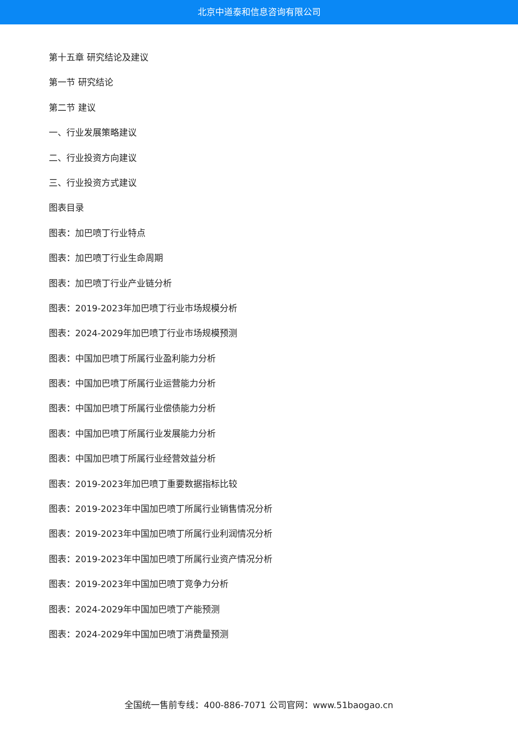北京中道泰和信息咨询有限公司
第十五章 研究结论及建议
第一节 研究结论
第二节 建议
一、行业发展策略建议
二、行业投资方向建议
三、行业投资方式建议
图表目录
图表：加巴喷丁行业特点
图表：加巴喷丁行业生命周期
图表：加巴喷丁行业产业链分析
图表：2019-2023年加巴喷丁行业市场规模分析
图表：2024-2029年加巴喷丁行业市场规模预测
图表：中国加巴喷丁所属行业盈利能力分析
图表：中国加巴喷丁所属行业运营能力分析
图表：中国加巴喷丁所属行业偿债能力分析
图表：中国加巴喷丁所属行业发展能力分析
图表：中国加巴喷丁所属行业经营效益分析
图表：2019-2023年加巴喷丁重要数据指标比较
图表：2019-2023年中国加巴喷丁所属行业销售情况分析
图表：2019-2023年中国加巴喷丁所属行业利润情况分析
图表：2019-2023年中国加巴喷丁所属行业资产情况分析
图表：2019-2023年中国加巴喷丁竞争力分析
图表：2024-2029年中国加巴喷丁产能预测
图表：2024-2029年中国加巴喷丁消费量预测
全国统一售前专线：400-886-7071 公司官网：www.51baogao.cn